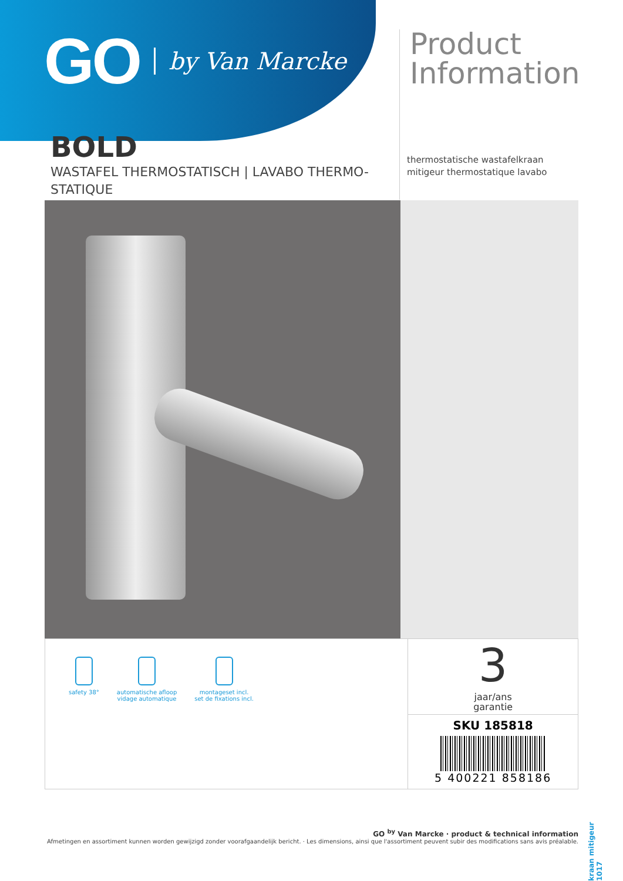GO by Van Marcke
Product
Information
thermostatische wastafelkraan
mitigeur thermostatique lavabo
BOLD
WASTAFEL THERMOSTATISCH | LAVABO THERMO-STATIQUE
safety 38° automatische afloop
vidage automatique
montageset incl.
set de fixations incl.
3
jaar/ans
garantie
SKU 185818
5 400221 858186
GO <sup>by</sup> Van Marcke · product & technical information
Afmetingen en assortiment kunnen worden gewijzigd zonder voorafgaandelijk bericht. · Les dimensions, ainsi que l'assortiment peuvent subir des modifications sans avis préalable.
kraan mitigeur 1017